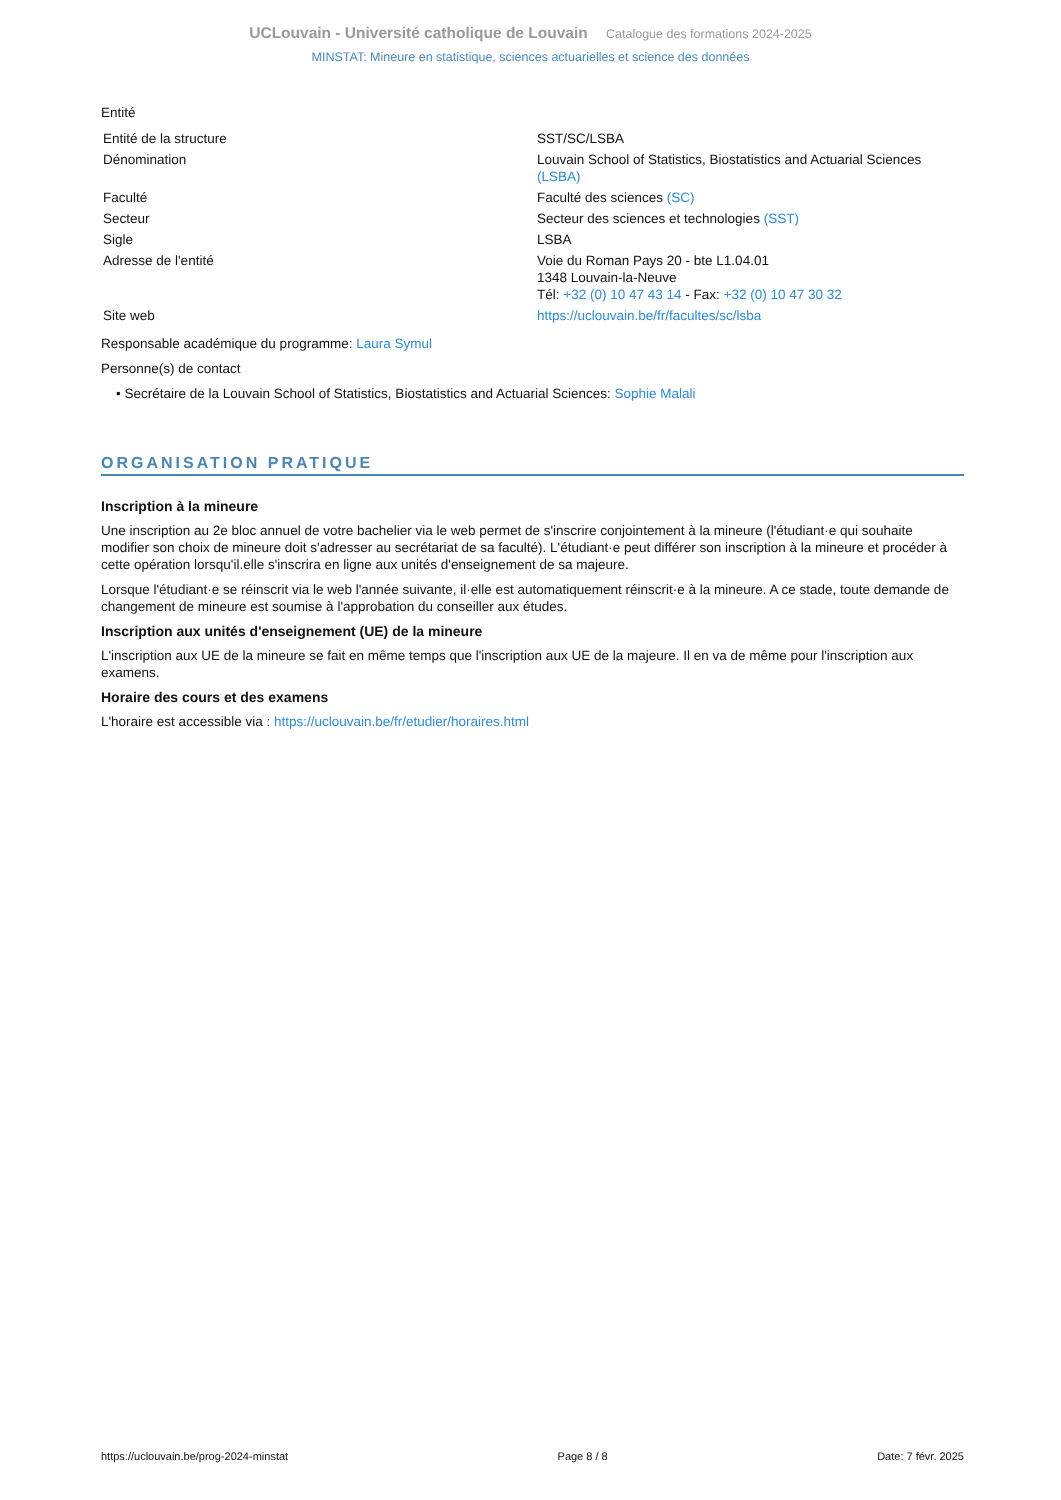UCLouvain - Université catholique de Louvain Catalogue des formations 2024-2025
MINSTAT: Mineure en statistique, sciences actuarielles et science des données
Entité
| Entité de la structure | SST/SC/LSBA |
| Dénomination | Louvain School of Statistics, Biostatistics and Actuarial Sciences (LSBA) |
| Faculté | Faculté des sciences (SC) |
| Secteur | Secteur des sciences et technologies (SST) |
| Sigle | LSBA |
| Adresse de l'entité | Voie du Roman Pays 20 - bte L1.04.01 1348 Louvain-la-Neuve Tél: +32 (0) 10 47 43 14 - Fax: +32 (0) 10 47 30 32 |
| Site web | https://uclouvain.be/fr/facultes/sc/lsba |
Responsable académique du programme: Laura Symul
Personne(s) de contact
• Secrétaire de la Louvain School of Statistics, Biostatistics and Actuarial Sciences: Sophie Malali
ORGANISATION PRATIQUE
Inscription à la mineure
Une inscription au 2e bloc annuel de votre bachelier via le web permet de s'inscrire conjointement à la mineure (l'étudiant·e qui souhaite modifier son choix de mineure doit s'adresser au secrétariat de sa faculté). L'étudiant·e peut différer son inscription à la mineure et procéder à cette opération lorsqu'il.elle s'inscrira en ligne aux unités d'enseignement de sa majeure.
Lorsque l'étudiant·e se réinscrit via le web l'année suivante, il·elle est automatiquement réinscrit·e à la mineure. A ce stade, toute demande de changement de mineure est soumise à l'approbation du conseiller aux études.
Inscription aux unités d'enseignement (UE) de la mineure
L'inscription aux UE de la mineure se fait en même temps que l'inscription aux UE de la majeure. Il en va de même pour l'inscription aux examens.
Horaire des cours et des examens
L'horaire est accessible via : https://uclouvain.be/fr/etudier/horaires.html
https://uclouvain.be/prog-2024-minstat Page 8 / 8 Date: 7 févr. 2025